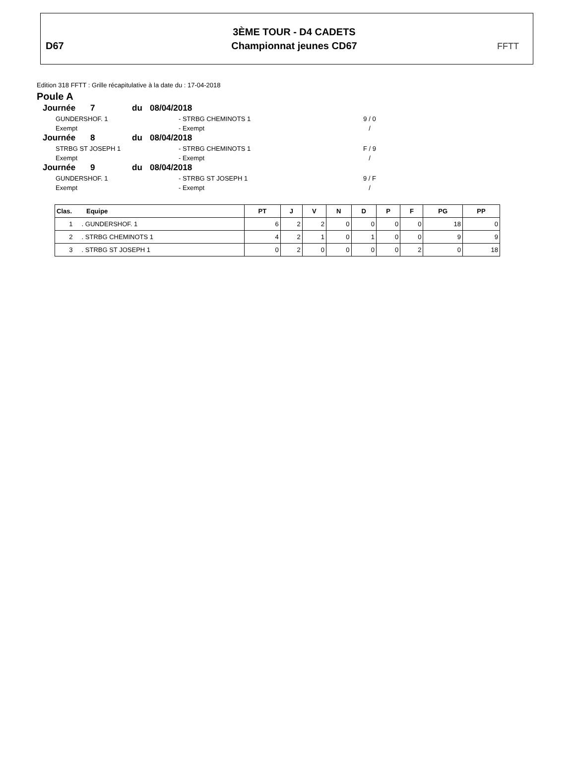D67
3ÈME TOUR - D4 CADETS
Championnat jeunes CD67
FFTT
Edition 318 FFTT : Grille récapitulative à la date du : 17-04-2018
Poule A
Journée 7 du 08/04/2018
GUNDERSHOF. 1 - STRBG CHEMINOTS 1 9 / 0
Exempt - Exempt /
Journée 8 du 08/04/2018
STRBG ST JOSEPH 1 - STRBG CHEMINOTS 1 F / 9
Exempt - Exempt /
Journée 9 du 08/04/2018
GUNDERSHOF. 1 - STRBG ST JOSEPH 1 9 / F
Exempt - Exempt /
| Clas. Equipe | PT | J | V | N | D | P | F | PG | PP |
| --- | --- | --- | --- | --- | --- | --- | --- | --- | --- |
| 1 . GUNDERSHOF. 1 | 6 | 2 | 2 | 0 | 0 | 0 | 0 | 18 | 0 |
| 2 . STRBG CHEMINOTS 1 | 4 | 2 | 1 | 0 | 1 | 0 | 0 | 9 | 9 |
| 3 . STRBG ST JOSEPH 1 | 0 | 2 | 0 | 0 | 0 | 0 | 2 | 0 | 18 |